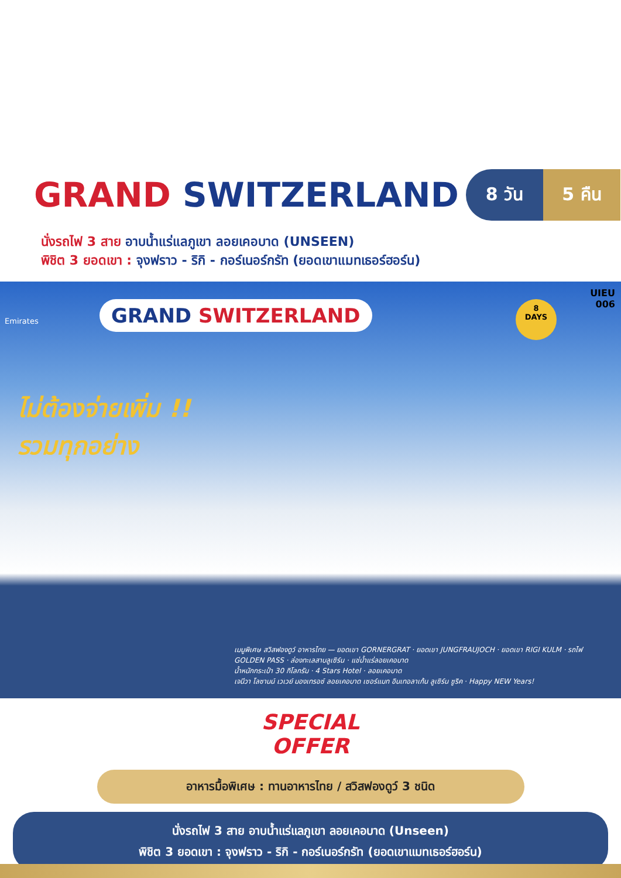GRAND SWITZERLAND
8 วัน 5 คืน
นั่งรถไฟ 3 สาย อาบน้ำแร่แลภูเขา ลอยเคอบาด (UNSEEN)
พิชิต 3 ยอดเขา : จุงฟราว - ริกิ - กอร์เนอร์กรัท (ยอดเขาแมทเธอร์ฮอร์น)
UIEU
006
8
DAYS
Emirates
GRAND SWITZERLAND
ไม่ต้องจ่ายเพิ่ม !!
รวมทุกอย่าง
เมนูพิเศษ สวิสฟองดูว์ อาหารไทย — ยอดเขา GORNERGRAT · ยอดเขา JUNGFRAUJOCH · ยอดเขา RIGI KULM · รถไฟ GOLDEN PASS · ล่องทะเลสาบลูเซิร์น · แช่น้ำแร่ลอยเคอบาด
น้ำหนักกระเป๋า 30 กิโลกรัม · 4 Stars Hotel · ลอยเคอบาด
เจนีวา โลซานน์ เวเวย์ มองเทรอซ์ ลอยเคอบาด เซอร์แมท อินเทอลาเก้น ลูเซิร์น ซูริค · Happy NEW Years!
SPECIAL
OFFER
อาหารมื้อพิเศษ : ทานอาหารไทย / สวิสฟองดูว์ 3 ชนิด
นั่งรถไฟ 3 สาย อาบน้ำแร่แลภูเขา ลอยเคอบาด (Unseen)
พิชิต 3 ยอดเขา : จุงฟราว - ริกิ - กอร์เนอร์กรัท (ยอดเขาแมทเธอร์ฮอร์น)